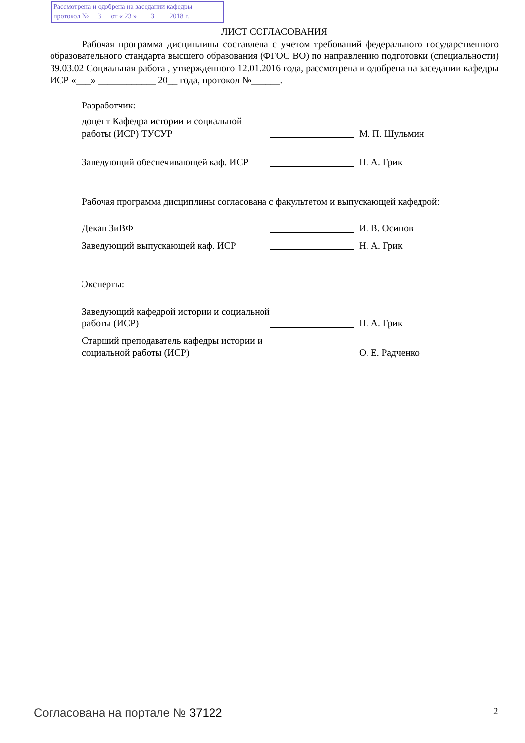Рассмотрена и одобрена на заседании кафедры
протокол № 3 от « 23 » 3 2018 г.
ЛИСТ СОГЛАСОВАНИЯ
Рабочая программа дисциплины составлена с учетом требований федерального государственного образовательного стандарта высшего образования (ФГОС ВО) по направлению подготовки (специальности) 39.03.02 Социальная работа , утвержденного 12.01.2016 года, рассмотрена и одобрена на заседании кафедры ИСР «___» ____________ 20__ года, протокол №______.
Разработчик:
доцент Кафедра истории и социальной работы (ИСР) ТУСУР
М. П. Шульмин
Заведующий обеспечивающей каф. ИСР
Н. А. Грик
Рабочая программа дисциплины согласована с факультетом и выпускающей кафедрой:
Декан ЗиВФ
И. В. Осипов
Заведующий выпускающей каф. ИСР
Н. А. Грик
Эксперты:
Заведующий кафедрой истории и социальной работы (ИСР)
Н. А. Грик
Старший преподаватель кафедры истории и социальной работы (ИСР)
О. Е. Радченко
Согласована на портале № 37122 2